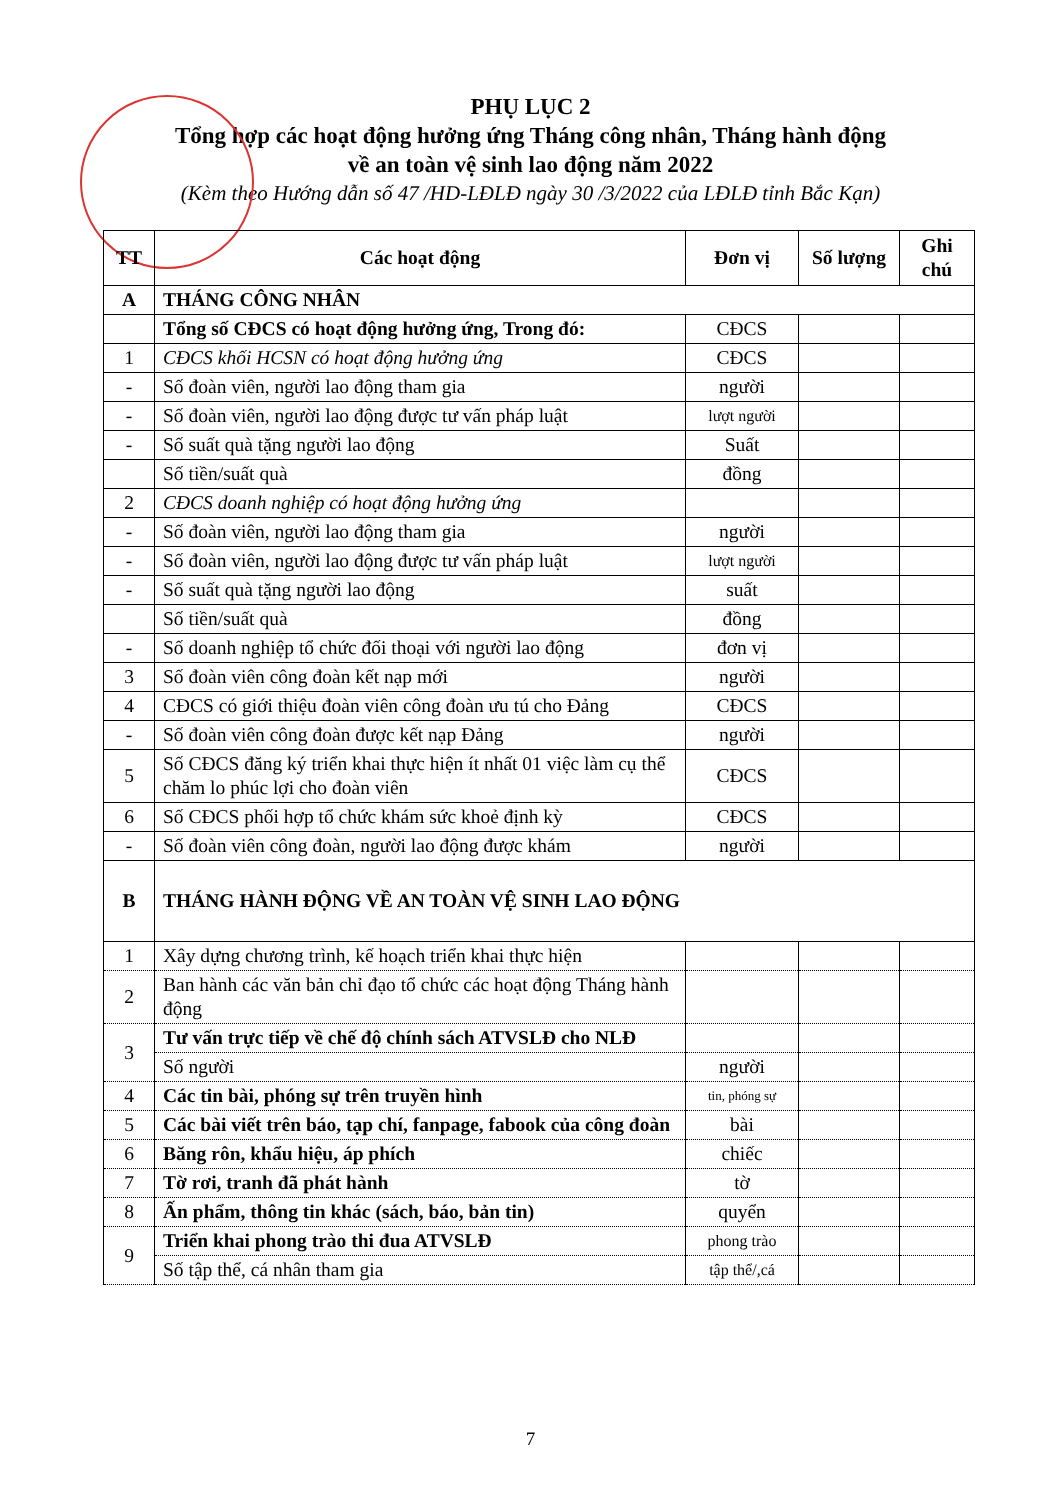PHỤ LỤC 2
Tổng hợp các hoạt động hưởng ứng Tháng công nhân, Tháng hành động
về an toàn vệ sinh lao động năm 2022
(Kèm theo Hướng dẫn số 47 /HD-LĐLĐ ngày 30 /3/2022 của LĐLĐ tỉnh Bắc Kạn)
| TT | Các hoạt động | Đơn vị | Số lượng | Ghi chú |
| --- | --- | --- | --- | --- |
| A | THÁNG CÔNG NHÂN | | | |
| | Tổng số CĐCS có hoạt động hưởng ứng, Trong đó: | CĐCS | | |
| 1 | CĐCS khối HCSN có hoạt động hưởng ứng | CĐCS | | |
| - | Số đoàn viên, người lao động tham gia | người | | |
| - | Số đoàn viên, người lao động được tư vấn pháp luật | lượt người | | |
| - | Số suất quà tặng người lao động | Suất | | |
| | Số tiền/suất quà | đồng | | |
| 2 | CĐCS doanh nghiệp có hoạt động hưởng ứng | | | |
| - | Số đoàn viên, người lao động tham gia | người | | |
| - | Số đoàn viên, người lao động được tư vấn pháp luật | lượt người | | |
| - | Số suất quà tặng người lao động | suất | | |
| | Số tiền/suất quà | đồng | | |
| - | Số doanh nghiệp tổ chức đối thoại với người lao động | đơn vị | | |
| 3 | Số đoàn viên công đoàn kết nạp mới | người | | |
| 4 | CĐCS có giới thiệu đoàn viên công đoàn ưu tú cho Đảng | CĐCS | | |
| - | Số đoàn viên công đoàn được kết nạp Đảng | người | | |
| 5 | Số CĐCS đăng ký triển khai thực hiện ít nhất 01 việc làm cụ thể chăm lo phúc lợi cho đoàn viên | CĐCS | | |
| 6 | Số CĐCS phối hợp tổ chức khám sức khoẻ định kỳ | CĐCS | | |
| - | Số đoàn viên công đoàn, người lao động được khám | người | | |
| B | THÁNG HÀNH ĐỘNG VỀ AN TOÀN VỆ SINH LAO ĐỘNG | | | |
| 1 | Xây dựng chương trình, kế hoạch triển khai thực hiện | | | |
| 2 | Ban hành các văn bản chỉ đạo tổ chức các hoạt động Tháng hành động | | | |
| 3 | Tư vấn trực tiếp về chế độ chính sách ATVSLĐ cho NLĐ | | | |
| | Số người | người | | |
| 4 | Các tin bài, phóng sự trên truyền hình | tin, phóng sự | | |
| 5 | Các bài viết trên báo, tạp chí, fanpage, fabook của công đoàn | bài | | |
| 6 | Băng rôn, khẩu hiệu, áp phích | chiếc | | |
| 7 | Tờ rơi, tranh đã phát hành | tờ | | |
| 8 | Ấn phẩm, thông tin khác (sách, báo, bản tin) | quyển | | |
| 9 | Triển khai phong trào thi đua ATVSLĐ | phong trào | | |
| | Số tập thể, cá nhân tham gia | tập thể/,cá | | |
7